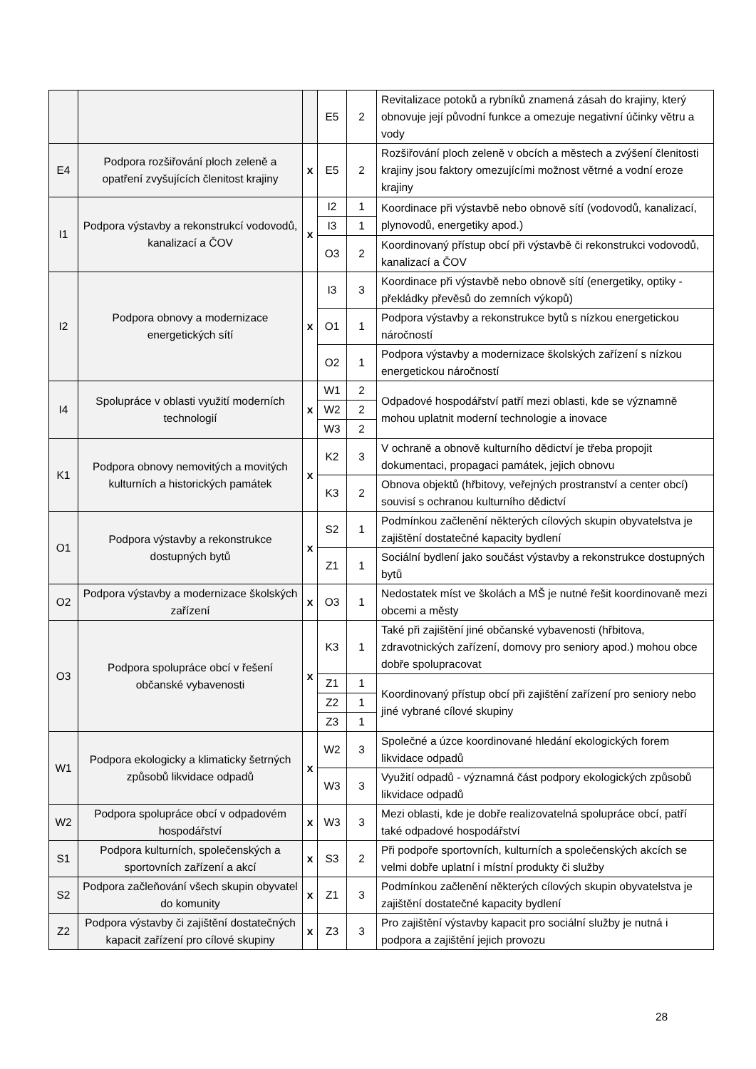| | | | E5 | 2 | Revitalizace potoků a rybníků znamená zásah do krajiny, který obnovuje její původní funkce a omezuje negativní účinky větru a vody |
| E4 | Podpora rozšiřování ploch zeleně a opatření zvyšujících členitost krajiny | x | E5 | 2 | Rozšiřování ploch zeleně v obcích a městech a zvýšení členitosti krajiny jsou faktory omezujícími možnost větrné a vodní eroze krajiny |
| I1 | Podpora výstavby a rekonstrukcí vodovodů, kanalizací a ČOV | x | I2 | 1 | Koordinace při výstavbě nebo obnově sítí (vodovodů, kanalizací, plynovodů, energetiky apod.) |
| | | | I3 | 1 | |
| | | | O3 | 2 | Koordinovaný přístup obcí při výstavbě či rekonstrukci vodovodů, kanalizací a ČOV |
| I2 | Podpora obnovy a modernizace energetických sítí | x | I3 | 3 | Koordinace při výstavbě nebo obnově sítí (energetiky, optiky - překládky převěsů do zemních výkopů) |
| | | | O1 | 1 | Podpora výstavby a rekonstrukce bytů s nízkou energetickou náročností |
| | | | O2 | 1 | Podpora výstavby a modernizace školských zařízení s nízkou energetickou náročností |
| I4 | Spolupráce v oblasti využití moderních technologií | x | W1 | 2 | Odpadové hospodářství patří mezi oblasti, kde se významně mohou uplatnit moderní technologie a inovace |
| | | | W2 | 2 | |
| | | | W3 | 2 | |
| K1 | Podpora obnovy nemovitých a movitých kulturních a historických památek | x | K2 | 3 | V ochraně a obnově kulturního dědictví je třeba propojit dokumentaci, propagaci památek, jejich obnovu |
| | | | K3 | 2 | Obnova objektů (hřbitovy, veřejných prostranství a center obcí) souvisí s ochranou kulturního dědictví |
| O1 | Podpora výstavby a rekonstrukce dostupných bytů | x | S2 | 1 | Podmínkou začlenění některých cílových skupin obyvatelstva je zajištění dostatečné kapacity bydlení |
| | | | Z1 | 1 | Sociální bydlení jako součást výstavby a rekonstrukce dostupných bytů |
| O2 | Podpora výstavby a modernizace školských zařízení | x | O3 | 1 | Nedostatek míst ve školách a MŠ je nutné řešit koordinovaně mezi obcemi a městy |
| O3 | Podpora spolupráce obcí v řešení občanské vybavenosti | x | K3 | 1 | Také při zajištění jiné občanské vybavenosti (hřbitova, zdravotnických zařízení, domovy pro seniory apod.) mohou obce dobře spolupracovat |
| | | | Z1 | 1 | Koordinovaný přístup obcí při zajištění zařízení pro seniory nebo jiné vybrané cílové skupiny |
| | | | Z2 | 1 | |
| | | | Z3 | 1 | |
| W1 | Podpora ekologicky a klimaticky šetrných způsobů likvidace odpadů | x | W2 | 3 | Společné a úzce koordinované hledání ekologických forem likvidace odpadů |
| | | | W3 | 3 | Využití odpadů - významná část podpory ekologických způsobů likvidace odpadů |
| W2 | Podpora spolupráce obcí v odpadovém hospodářství | x | W3 | 3 | Mezi oblasti, kde je dobře realizovatelná spolupráce obcí, patří také odpadové hospodářství |
| S1 | Podpora kulturních, společenských a sportovních zařízení a akcí | x | S3 | 2 | Při podpoře sportovních, kulturních a společenských akcích se velmi dobře uplatní i místní produkty či služby |
| S2 | Podpora začleňování všech skupin obyvatel do komunity | x | Z1 | 3 | Podmínkou začlenění některých cílových skupin obyvatelstva je zajištění dostatečné kapacity bydlení |
| Z2 | Podpora výstavby či zajištění dostatečných kapacit zařízení pro cílové skupiny | x | Z3 | 3 | Pro zajištění výstavby kapacit pro sociální služby je nutná i podpora a zajištění jejich provozu |
28